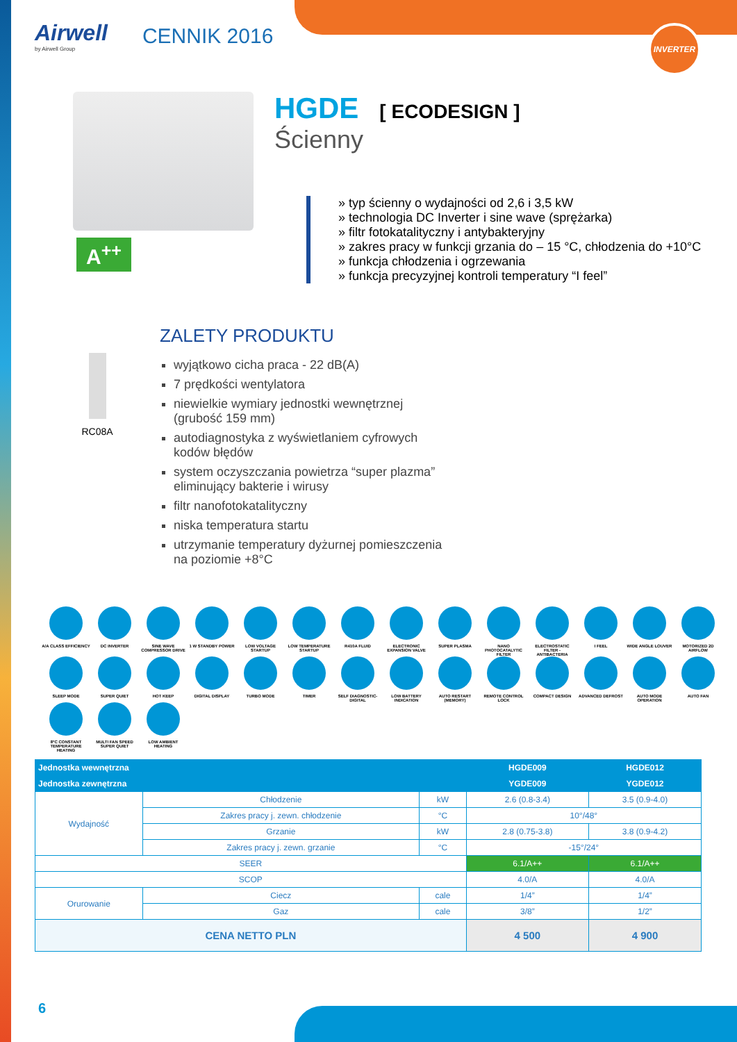INVERTER
Airwell
by Airwell Group
CENNIK 2016
A<sup>++</sup>
HGDE
[ ECODESIGN ]
Ścienny
» typ ścienny o wydajności od 2,6 i 3,5 kW
» technologia DC Inverter i sine wave (sprężarka)
» filtr fotokatalityczny i antybakteryjny
» zakres pracy w funkcji grzania do – 15 °C, chłodzenia do +10°C
» funkcja chłodzenia i ogrzewania
» funkcja precyzyjnej kontroli temperatury “I feel”
RC08A
ZALETY PRODUKTU
wyjątkowo cicha praca - 22 dB(A)
7 prędkości wentylatora
niewielkie wymiary jednostki wewnętrznej
(grubość 159 mm)
autodiagnostyka z wyświetlaniem cyfrowych
kodów błędów
system oczyszczania powietrza “super plazma”
eliminujący bakterie i wirusy
filtr nanofotokatalityczny
niska temperatura startu
utrzymanie temperatury dyżurnej pomieszczenia
na poziomie +8°C
A/A CLASS EFFICIENCY
DC INVERTER
SINE WAVE COMPRESSOR DRIVE
1 W STANDBY POWER
LOW VOLTAGE STARTUP
LOW TEMPERATURE STARTUP
R410A FLUID
ELECTRONIC EXPANSION VALVE
SUPER PLASMA
NANO PHOTOCATALYTIC FILTER
ELECTROSTATIC FILTER - ANTIBACTERIA
I FEEL
WIDE ANGLE LOUVER
MOTORIZED 2D AIRFLOW
SLEEP MODE
SUPER QUIET
HOT KEEP
DIGITAL DISPLAY
TURBO MODE
TIMER
SELF DIAGNOSTIC-DIGITAL
LOW BATTERY INDICATION
AUTO RESTART (MEMORY)
REMOTE CONTROL LOCK
COMPACT DESIGN
ADVANCED DEFROST
AUTO MODE OPERATION
AUTO FAN
8°C CONSTANT TEMPERATURE HEATING
MULTI FAN SPEED SUPER QUIET
LOW AMBIENT HEATING
| Jednostka wewnętrzna | | | | HGDE009 | HGDE012 |
| --- | --- | --- | --- | --- | --- |
| Jednostka zewnętrzna | | | | YGDE009 | YGDE012 |
| Wydajność | Chłodzenie | | kW | 2.6 (0.8-3.4) | 3.5 (0.9-4.0) |
| | Zakres pracy j. zewn. chłodzenie | | °C | 10°/48° | |
| | Grzanie | | kW | 2.8 (0.75-3.8) | 3.8 (0.9-4.2) |
| | Zakres pracy j. zewn. grzanie | | °C | -15°/24° | |
| SEER | | | | 6.1/A++ | 6.1/A++ |
| SCOP | | | | 4.0/A | 4.0/A |
| Orurowanie | Ciecz | cale | | 1/4” | 1/4” |
| | Gaz | cale | | 3/8” | 1/2” |
| CENA NETTO PLN | | | | 4 500 | 4 900 |
6